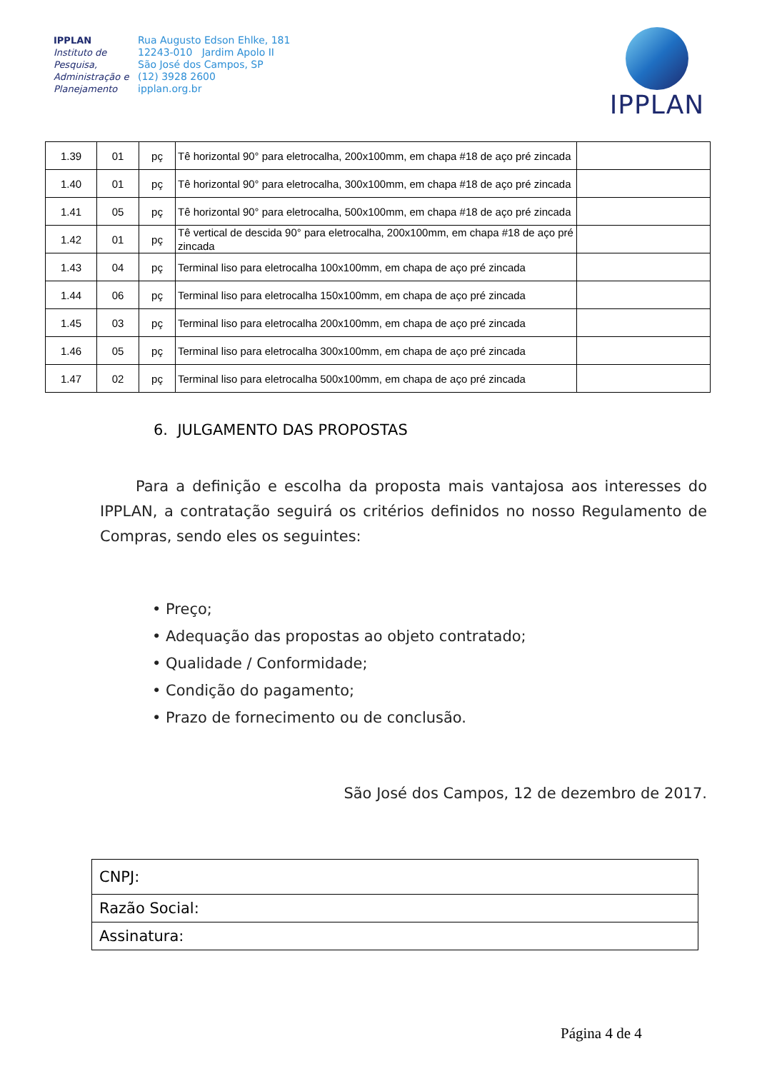IPPLAN
Instituto de Pesquisa, Administração e Planejamento
Rua Augusto Edson Ehlke, 181
12243-010 Jardim Apolo II
São José dos Campos, SP
(12) 3928 2600
ipplan.org.br
IPPLAN
| 1.39 | 01 | pç | Tê horizontal 90° para eletrocalha, 200x100mm, em chapa #18 de aço pré zincada | |
| 1.40 | 01 | pç | Tê horizontal 90° para eletrocalha, 300x100mm, em chapa #18 de aço pré zincada | |
| 1.41 | 05 | pç | Tê horizontal 90° para eletrocalha, 500x100mm, em chapa #18 de aço pré zincada | |
| 1.42 | 01 | pç | Tê vertical de descida 90° para eletrocalha, 200x100mm, em chapa #18 de aço pré zincada | |
| 1.43 | 04 | pç | Terminal liso para eletrocalha 100x100mm, em chapa de aço pré zincada | |
| 1.44 | 06 | pç | Terminal liso para eletrocalha 150x100mm, em chapa de aço pré zincada | |
| 1.45 | 03 | pç | Terminal liso para eletrocalha 200x100mm, em chapa de aço pré zincada | |
| 1.46 | 05 | pç | Terminal liso para eletrocalha 300x100mm, em chapa de aço pré zincada | |
| 1.47 | 02 | pç | Terminal liso para eletrocalha 500x100mm, em chapa de aço pré zincada | |
6. JULGAMENTO DAS PROPOSTAS
Para a definição e escolha da proposta mais vantajosa aos interesses do IPPLAN, a contratação seguirá os critérios definidos no nosso Regulamento de Compras, sendo eles os seguintes:
• Preço;
• Adequação das propostas ao objeto contratado;
• Qualidade / Conformidade;
• Condição do pagamento;
• Prazo de fornecimento ou de conclusão.
São José dos Campos, 12 de dezembro de 2017.
| CNPJ: |
| Razão Social: |
| Assinatura: |
Página 4 de 4